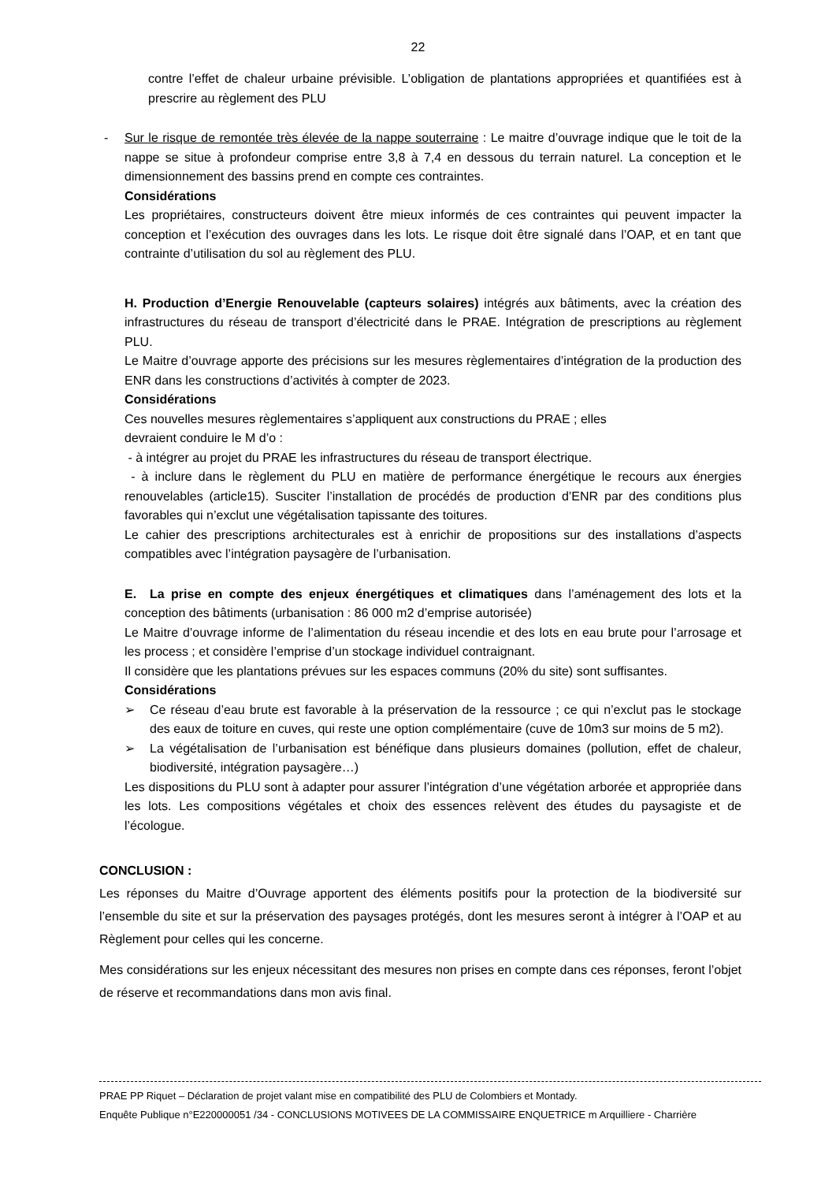22
contre l’effet de chaleur urbaine prévisible. L’obligation de plantations appropriées et quantifiées est à prescrire au règlement des PLU
- Sur le risque de remontée très élevée de la nappe souterraine : Le maitre d’ouvrage indique que le toit de la nappe se situe à profondeur comprise entre 3,8 à 7,4 en dessous du terrain naturel. La conception et le dimensionnement des bassins prend en compte ces contraintes.
Considérations
Les propriétaires, constructeurs doivent être mieux informés de ces contraintes qui peuvent impacter la conception et l’exécution des ouvrages dans les lots. Le risque doit être signalé dans l’OAP, et en tant que contrainte d’utilisation du sol au règlement des PLU.
H. Production d’Energie Renouvelable (capteurs solaires) intégrés aux bâtiments, avec la création des infrastructures du réseau de transport d’électricité dans le PRAE. Intégration de prescriptions au règlement PLU.
Le Maitre d’ouvrage apporte des précisions sur les mesures règlementaires d’intégration de la production des ENR dans les constructions d’activités à compter de 2023.
Considérations
Ces nouvelles mesures règlementaires s’appliquent aux constructions du PRAE ; elles
devraient conduire le M d’o :
- à intégrer au projet du PRAE les infrastructures du réseau de transport électrique.
- à inclure dans le règlement du PLU en matière de performance énergétique le recours aux énergies renouvelables (article15). Susciter l’installation de procédés de production d’ENR par des conditions plus favorables qui n’exclut une végétalisation tapissante des toitures.
Le cahier des prescriptions architecturales est à enrichir de propositions sur des installations d’aspects compatibles avec l’intégration paysagère de l’urbanisation.
E. La prise en compte des enjeux énergétiques et climatiques dans l’aménagement des lots et la conception des bâtiments (urbanisation : 86 000 m2 d’emprise autorisée)
Le Maitre d’ouvrage informe de l’alimentation du réseau incendie et des lots en eau brute pour l’arrosage et les process ; et considère l’emprise d’un stockage individuel contraignant.
Il considère que les plantations prévues sur les espaces communs (20% du site) sont suffisantes.
Considérations
➢ Ce réseau d’eau brute est favorable à la préservation de la ressource ; ce qui n’exclut pas le stockage des eaux de toiture en cuves, qui reste une option complémentaire (cuve de 10m3 sur moins de 5 m2).
➢ La végétalisation de l’urbanisation est bénéfique dans plusieurs domaines (pollution, effet de chaleur, biodiversité, intégration paysagère…)
Les dispositions du PLU sont à adapter pour assurer l’intégration d’une végétation arborée et appropriée dans les lots. Les compositions végétales et choix des essences relèvent des études du paysagiste et de l’écologue.
CONCLUSION :
Les réponses du Maitre d’Ouvrage apportent des éléments positifs pour la protection de la biodiversité sur l’ensemble du site et sur la préservation des paysages protégés, dont les mesures seront à intégrer à l’OAP et au Règlement pour celles qui les concerne.
Mes considérations sur les enjeux nécessitant des mesures non prises en compte dans ces réponses, feront l’objet de réserve et recommandations dans mon avis final.
PRAE PP Riquet – Déclaration de projet valant mise en compatibilité des PLU de Colombiers et Montady.
Enquête Publique n°E220000051 /34 - CONCLUSIONS MOTIVEES DE LA COMMISSAIRE ENQUETRICE m Arquilliere - Charrière